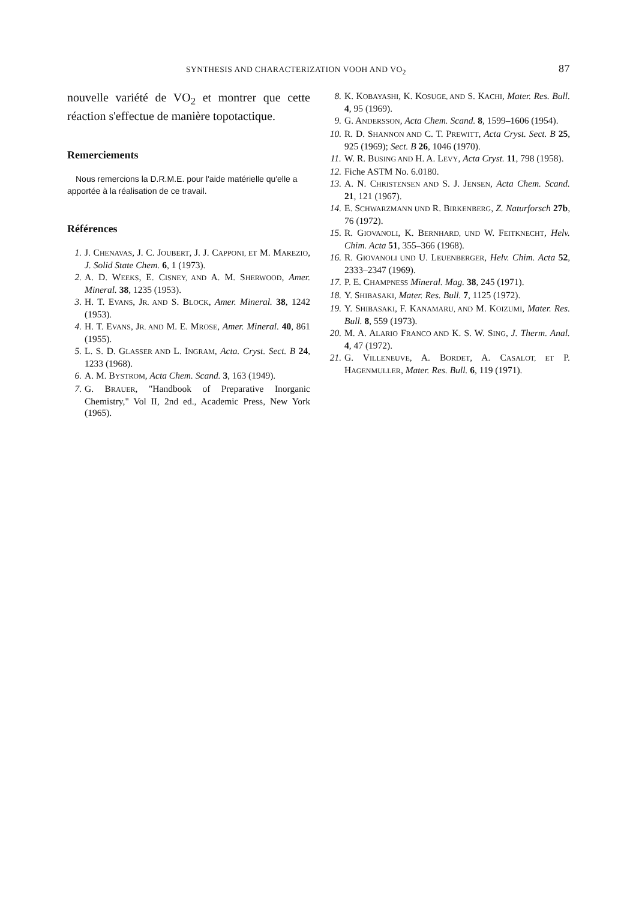SYNTHESIS AND CHARACTERIZATION VOOH AND VO<sub>2</sub> 87
nouvelle variété de VO<sub>2</sub> et montrer que cette réaction s'effectue de manière topotactique.
Remerciements
Nous remercions la D.R.M.E. pour l'aide matérielle qu'elle a apportée à la réalisation de ce travail.
Références
1. J. CHENAVAS, J. C. JOUBERT, J. J. CAPPONI, ET M. MAREZIO, J. Solid State Chem. 6, 1 (1973).
2. A. D. WEEKS, E. CISNEY, AND A. M. SHERWOOD, Amer. Mineral. 38, 1235 (1953).
3. H. T. EVANS, JR. AND S. BLOCK, Amer. Mineral. 38, 1242 (1953).
4. H. T. EVANS, JR. AND M. E. MROSE, Amer. Mineral. 40, 861 (1955).
5. L. S. D. GLASSER AND L. INGRAM, Acta. Cryst. Sect. B 24, 1233 (1968).
6. A. M. BYSTROM, Acta Chem. Scand. 3, 163 (1949).
7. G. BRAUER, "Handbook of Preparative Inorganic Chemistry," Vol II, 2nd ed., Academic Press, New York (1965).
8. K. KOBAYASHI, K. KOSUGE, AND S. KACHI, Mater. Res. Bull. 4, 95 (1969).
9. G. ANDERSSON, Acta Chem. Scand. 8, 1599–1606 (1954).
10. R. D. SHANNON AND C. T. PREWITT, Acta Cryst. Sect. B 25, 925 (1969); Sect. B 26, 1046 (1970).
11. W. R. BUSING AND H. A. LEVY, Acta Cryst. 11, 798 (1958).
12. Fiche ASTM No. 6.0180.
13. A. N. CHRISTENSEN AND S. J. JENSEN, Acta Chem. Scand. 21, 121 (1967).
14. E. SCHWARZMANN UND R. BIRKENBERG, Z. Naturforsch 27b, 76 (1972).
15. R. GIOVANOLI, K. BERNHARD, UND W. FEITKNECHT, Helv. Chim. Acta 51, 355–366 (1968).
16. R. GIOVANOLI UND U. LEUENBERGER, Helv. Chim. Acta 52, 2333–2347 (1969).
17. P. E. CHAMPNESS Mineral. Mag. 38, 245 (1971).
18. Y. SHIBASAKI, Mater. Res. Bull. 7, 1125 (1972).
19. Y. SHIBASAKI, F. KANAMARU, AND M. KOIZUMI, Mater. Res. Bull. 8, 559 (1973).
20. M. A. ALARIO FRANCO AND K. S. W. SING, J. Therm. Anal. 4, 47 (1972).
21. G. VILLENEUVE, A. BORDET, A. CASALOT, ET P. HAGENMULLER, Mater. Res. Bull. 6, 119 (1971).